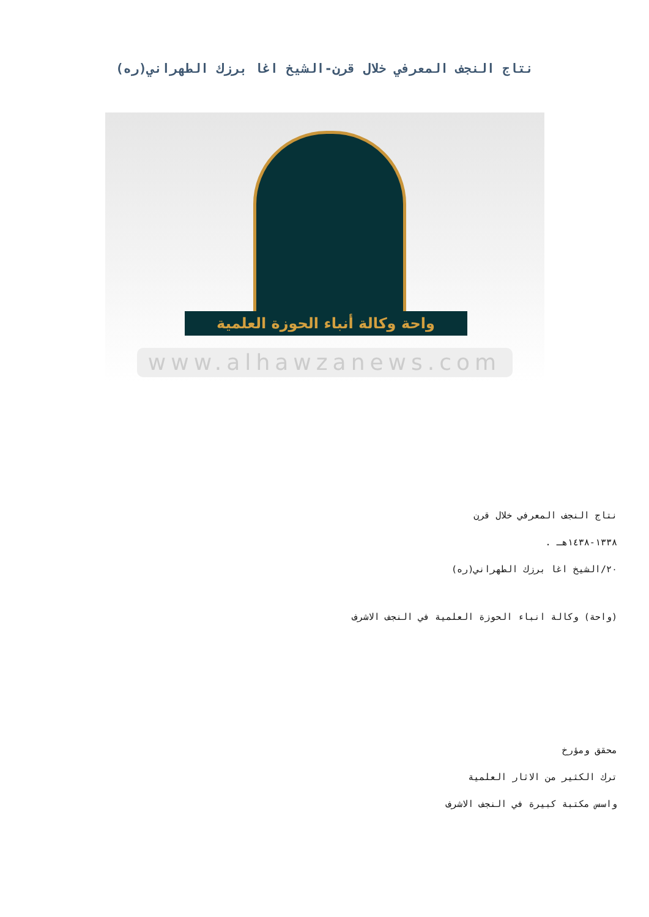نتاج النجف المعرفي خلال قرن-الشيخ اغا برزك الطهراني(ره)
واحة وكالة أنباء الحوزة العلمية
www.alhawzanews.com
نتاج النجف المعرفي خلال قرن
١٣٣٨-١٤٣٨هـ .
٢٠/الشيخ اغا برزك الطهراني(ره)
(واحة) وكالة انباء الحوزة العلمية في النجف الاشرف
محقق ومؤرخ
ترك الكثير من الاثار العلمية
واسس مكتبة كبيرة في النجف الاشرف